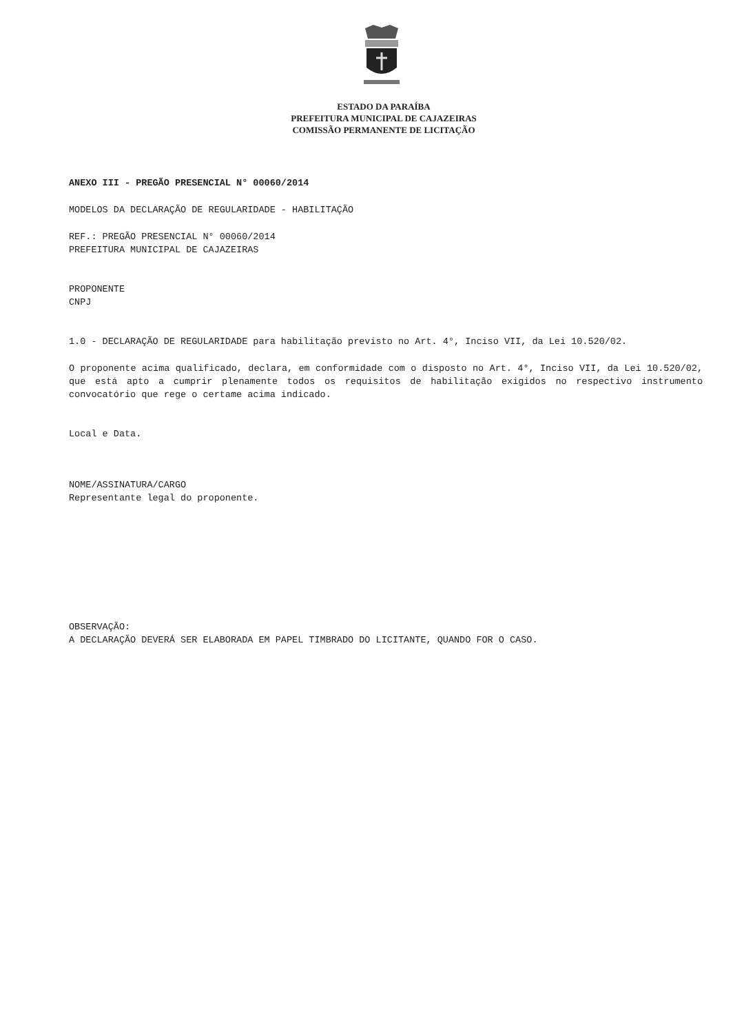ESTADO DA PARAÍBA
PREFEITURA MUNICIPAL DE CAJAZEIRAS
COMISSÃO PERMANENTE DE LICITAÇÃO
ANEXO III - PREGÃO PRESENCIAL N° 00060/2014
MODELOS DA DECLARAÇÃO DE REGULARIDADE - HABILITAÇÃO
REF.: PREGÃO PRESENCIAL N° 00060/2014
PREFEITURA MUNICIPAL DE CAJAZEIRAS
PROPONENTE
CNPJ
1.0 - DECLARAÇÃO DE REGULARIDADE para habilitação previsto no Art. 4°, Inciso VII, da Lei 10.520/02.
O proponente acima qualificado, declara, em conformidade com o disposto no Art. 4°, Inciso VII, da Lei 10.520/02, que está apto a cumprir plenamente todos os requisitos de habilitação exigidos no respectivo instrumento convocatório que rege o certame acima indicado.
Local e Data.
NOME/ASSINATURA/CARGO
Representante legal do proponente.
OBSERVAÇÃO:
A DECLARAÇÃO DEVERÁ SER ELABORADA EM PAPEL TIMBRADO DO LICITANTE, QUANDO FOR O CASO.